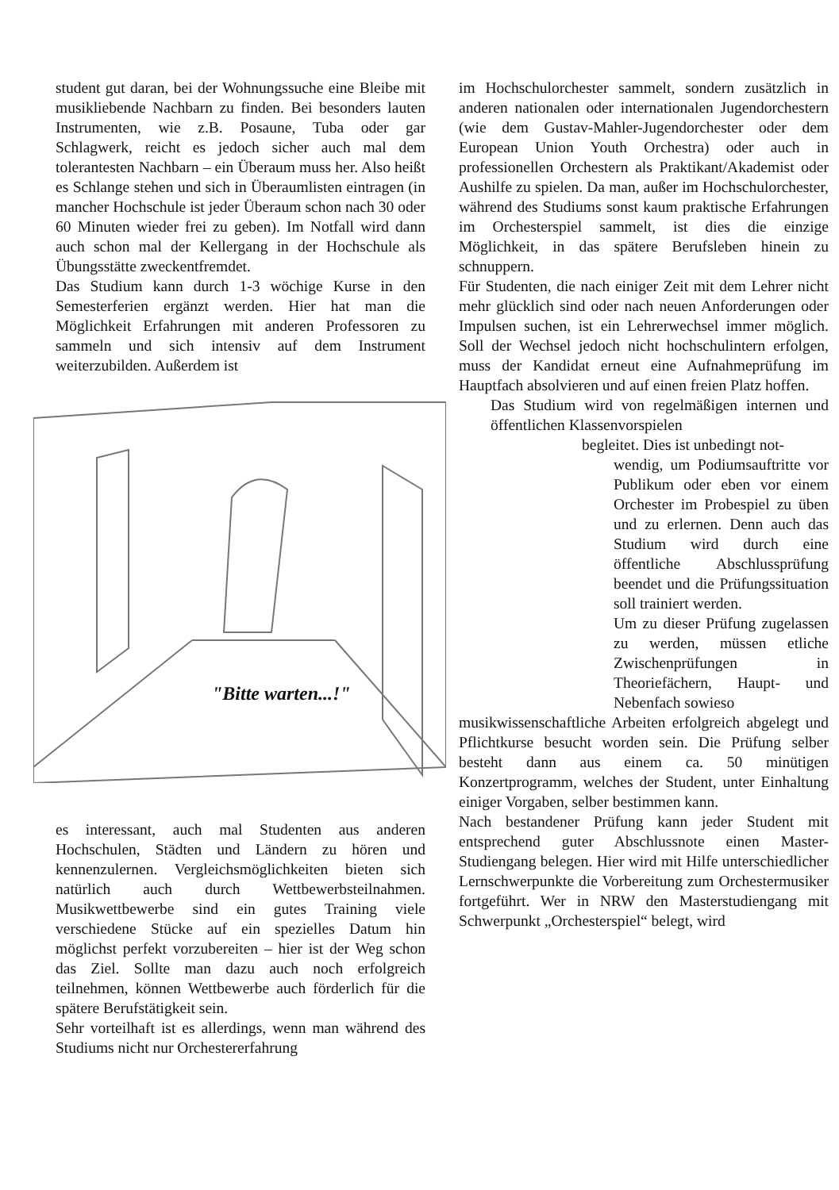student gut daran, bei der Wohnungssuche eine Bleibe mit musikliebende Nachbarn zu finden. Bei besonders lauten Instrumenten, wie z.B. Posaune, Tuba oder gar Schlagwerk, reicht es jedoch sicher auch mal dem tolerantesten Nachbarn – ein Überaum muss her. Also heißt es Schlange stehen und sich in Überaumlisten eintragen (in mancher Hochschule ist jeder Überaum schon nach 30 oder 60 Minuten wieder frei zu geben). Im Notfall wird dann auch schon mal der Kellergang in der Hochschule als Übungsstätte zweckentfremdet.
Das Studium kann durch 1-3 wöchige Kurse in den Semesterferien ergänzt werden. Hier hat man die Möglichkeit Erfahrungen mit anderen Professoren zu sammeln und sich intensiv auf dem Instrument weiterzubilden. Außerdem ist
"Bitte warten...!"
es interessant, auch mal Studenten aus anderen Hochschulen, Städten und Ländern zu hören und kennenzulernen. Vergleichsmöglichkeiten bieten sich natürlich auch durch Wettbewerbsteilnahmen. Musikwettbewerbe sind ein gutes Training viele verschiedene Stücke auf ein spezielles Datum hin möglichst perfekt vorzubereiten – hier ist der Weg schon das Ziel. Sollte man dazu auch noch erfolgreich teilnehmen, können Wettbewerbe auch förderlich für die spätere Berufstätigkeit sein.
Sehr vorteilhaft ist es allerdings, wenn man während des Studiums nicht nur Orchestererfahrung
im Hochschulorchester sammelt, sondern zusätzlich in anderen nationalen oder internationalen Jugendorchestern (wie dem Gustav-Mahler-Jugendorchester oder dem European Union Youth Orchestra) oder auch in professionellen Orchestern als Praktikant/Akademist oder Aushilfe zu spielen. Da man, außer im Hochschulorchester, während des Studiums sonst kaum praktische Erfahrungen im Orchesterspiel sammelt, ist dies die einzige Möglichkeit, in das spätere Berufsleben hinein zu schnuppern.
Für Studenten, die nach einiger Zeit mit dem Lehrer nicht mehr glücklich sind oder nach neuen Anforderungen oder Impulsen suchen, ist ein Lehrerwechsel immer möglich. Soll der Wechsel jedoch nicht hochschulintern erfolgen, muss der Kandidat erneut eine Aufnahmeprüfung im Hauptfach absolvieren und auf einen freien Platz hoffen.
Das Studium wird von regelmäßigen internen und öffentlichen Klassenvorspielen
begleitet. Dies ist unbedingt not-
wendig, um Podiumsauftritte vor Publikum oder eben vor einem Orchester im Probespiel zu üben und zu erlernen. Denn auch das Studium wird durch eine öffentliche Abschlussprüfung beendet und die Prüfungssituation soll trainiert werden.
Um zu dieser Prüfung zugelassen zu werden, müssen etliche Zwischenprüfungen in Theoriefächern, Haupt- und Nebenfach sowieso
musikwissenschaftliche Arbeiten erfolgreich abgelegt und Pflichtkurse besucht worden sein. Die Prüfung selber besteht dann aus einem ca. 50 minütigen Konzertprogramm, welches der Student, unter Einhaltung einiger Vorgaben, selber bestimmen kann.
Nach bestandener Prüfung kann jeder Student mit entsprechend guter Abschlussnote einen Master- Studiengang belegen. Hier wird mit Hilfe unterschiedlicher Lernschwerpunkte die Vorbereitung zum Orchestermusiker fortgeführt. Wer in NRW den Masterstudiengang mit Schwerpunkt „Orchesterspiel“ belegt, wird